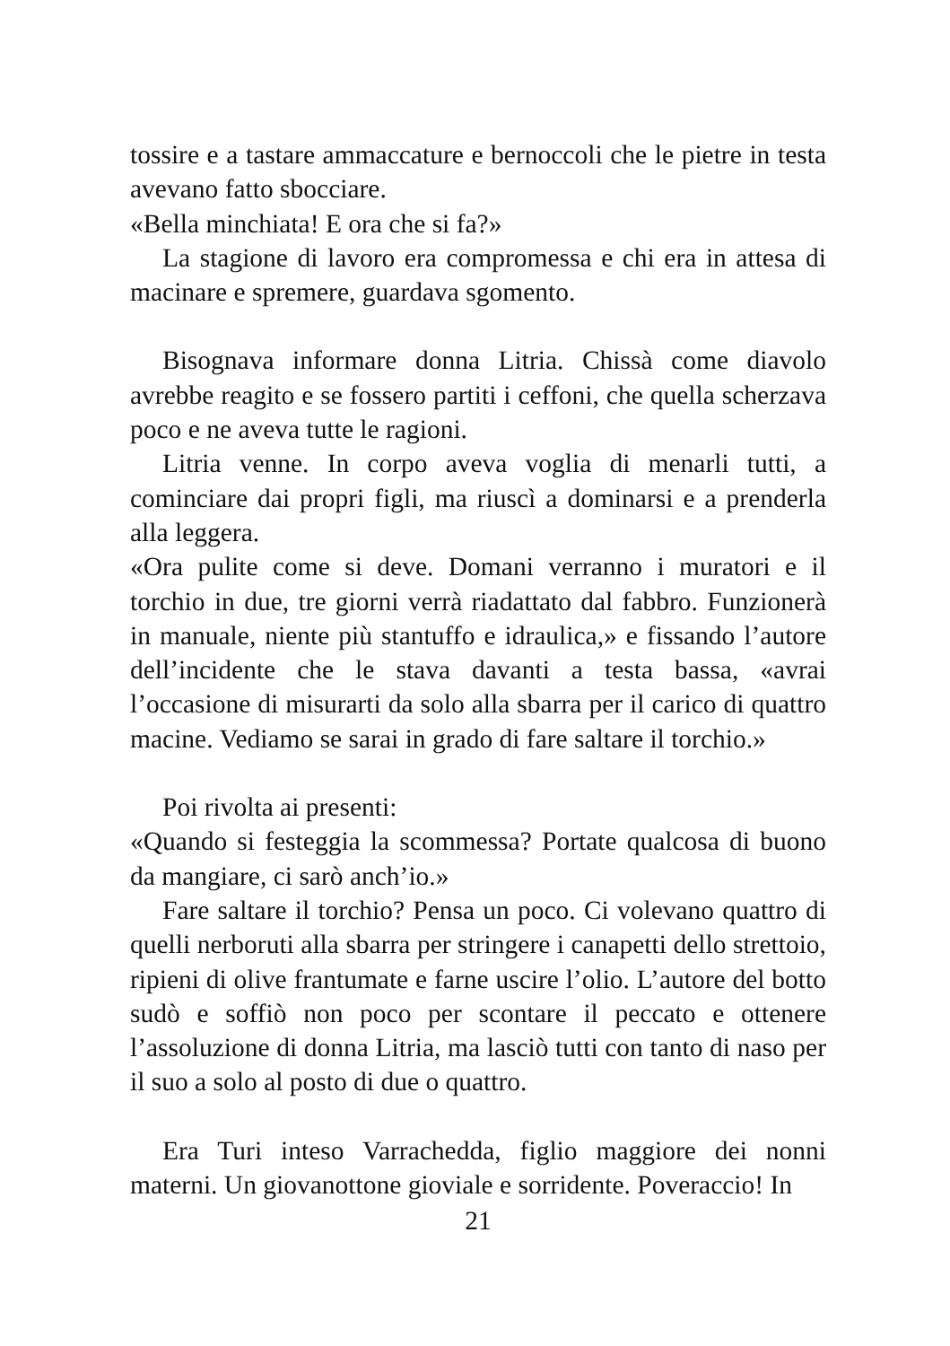tossire e a tastare ammaccature e bernoccoli che le pietre in testa avevano fatto sbocciare.
«Bella minchiata! E ora che si fa?»
La stagione di lavoro era compromessa e chi era in attesa di macinare e spremere, guardava sgomento.
Bisognava informare donna Litria. Chissà come diavolo avrebbe reagito e se fossero partiti i ceffoni, che quella scherzava poco e ne aveva tutte le ragioni.
Litria venne. In corpo aveva voglia di menarli tutti, a cominciare dai propri figli, ma riuscì a dominarsi e a prenderla alla leggera.
«Ora pulite come si deve. Domani verranno i muratori e il torchio in due, tre giorni verrà riadattato dal fabbro. Funzionerà in manuale, niente più stantuffo e idraulica,» e fissando l’autore dell’incidente che le stava davanti a testa bassa, «avrai l’occasione di misurarti da solo alla sbarra per il carico di quattro macine. Vediamo se sarai in grado di fare saltare il torchio.»
Poi rivolta ai presenti:
«Quando si festeggia la scommessa? Portate qualcosa di buono da mangiare, ci sarò anch’io.»
Fare saltare il torchio? Pensa un poco. Ci volevano quattro di quelli nerboruti alla sbarra per stringere i canapetti dello strettoio, ripieni di olive frantumate e farne uscire l’olio. L’autore del botto sudò e soffiò non poco per scontare il peccato e ottenere l’assoluzione di donna Litria, ma lasciò tutti con tanto di naso per il suo a solo al posto di due o quattro.
Era Turi inteso Varrachedda, figlio maggiore dei nonni materni. Un giovanottone gioviale e sorridente. Poveraccio! In
21